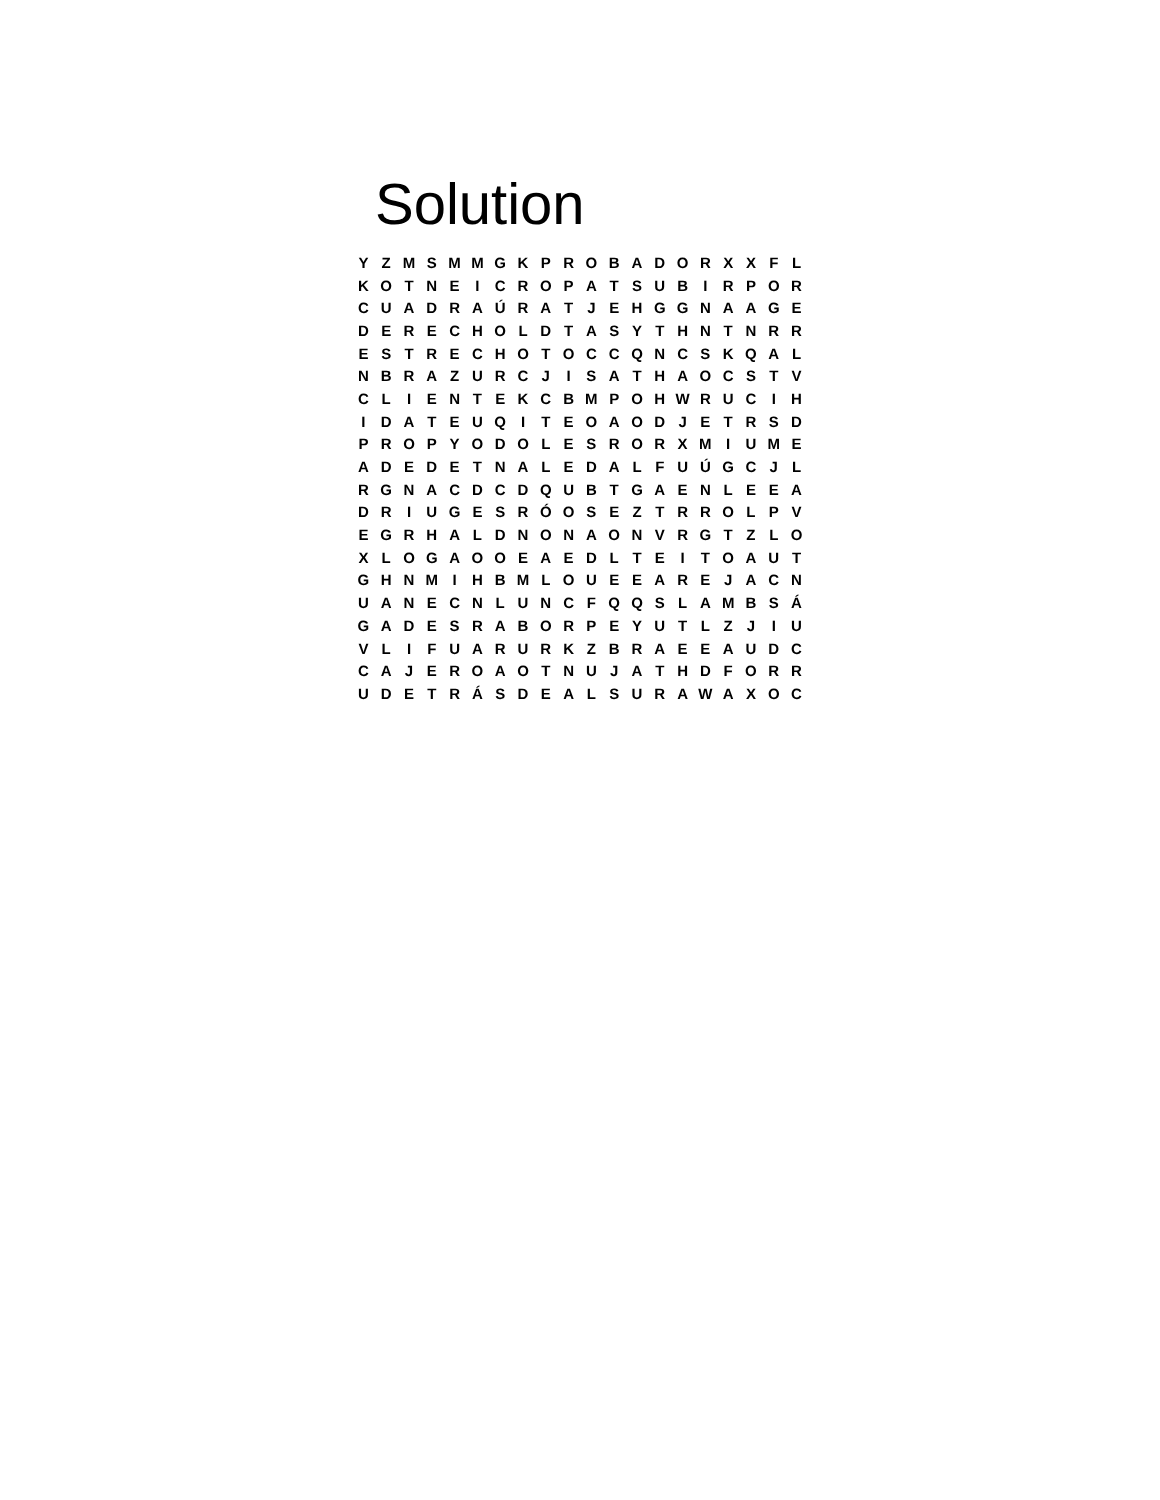Solution
| Y | Z | M | S | M | M | G | K | P | R | O | B | A | D | O | R | X | X | F | L |
| K | O | T | N | E | I | C | R | O | P | A | T | S | U | B | I | R | P | O | R |
| C | U | A | D | R | A | Ú | R | A | T | J | E | H | G | G | N | A | A | G | E |
| D | E | R | E | C | H | O | L | D | T | A | S | Y | T | H | N | T | N | R | R |
| E | S | T | R | E | C | H | O | T | O | C | C | Q | N | C | S | K | Q | A | L |
| N | B | R | A | Z | U | R | C | J | I | S | A | T | H | A | O | C | S | T | V |
| C | L | I | E | N | T | E | K | C | B | M | P | O | H | W | R | U | C | I | H |
| I | D | A | T | E | U | Q | I | T | E | O | A | O | D | J | E | T | R | S | D |
| P | R | O | P | Y | O | D | O | L | E | S | R | O | R | X | M | I | U | M | E |
| A | D | E | D | E | T | N | A | L | E | D | A | L | F | U | Ú | G | C | J | L |
| R | G | N | A | C | D | C | D | Q | U | B | T | G | A | E | N | L | E | E | A |
| D | R | I | U | G | E | S | R | Ó | O | S | E | Z | T | R | R | O | L | P | V |
| E | G | R | H | A | L | D | N | O | N | A | O | N | V | R | G | T | Z | L | O |
| X | L | O | G | A | O | O | E | A | E | D | L | T | E | I | T | O | A | U | T |
| G | H | N | M | I | H | B | M | L | O | U | E | E | A | R | E | J | A | C | N |
| U | A | N | E | C | N | L | U | N | C | F | Q | Q | S | L | A | M | B | S | Á |
| G | A | D | E | S | R | A | B | O | R | P | E | Y | U | T | L | Z | J | I | U |
| V | L | I | F | U | A | R | U | R | K | Z | B | R | A | E | E | A | U | D | C |
| C | A | J | E | R | O | A | O | T | N | U | J | A | T | H | D | F | O | R | R |
| U | D | E | T | R | Á | S | D | E | A | L | S | U | R | A | W | A | X | O | C |